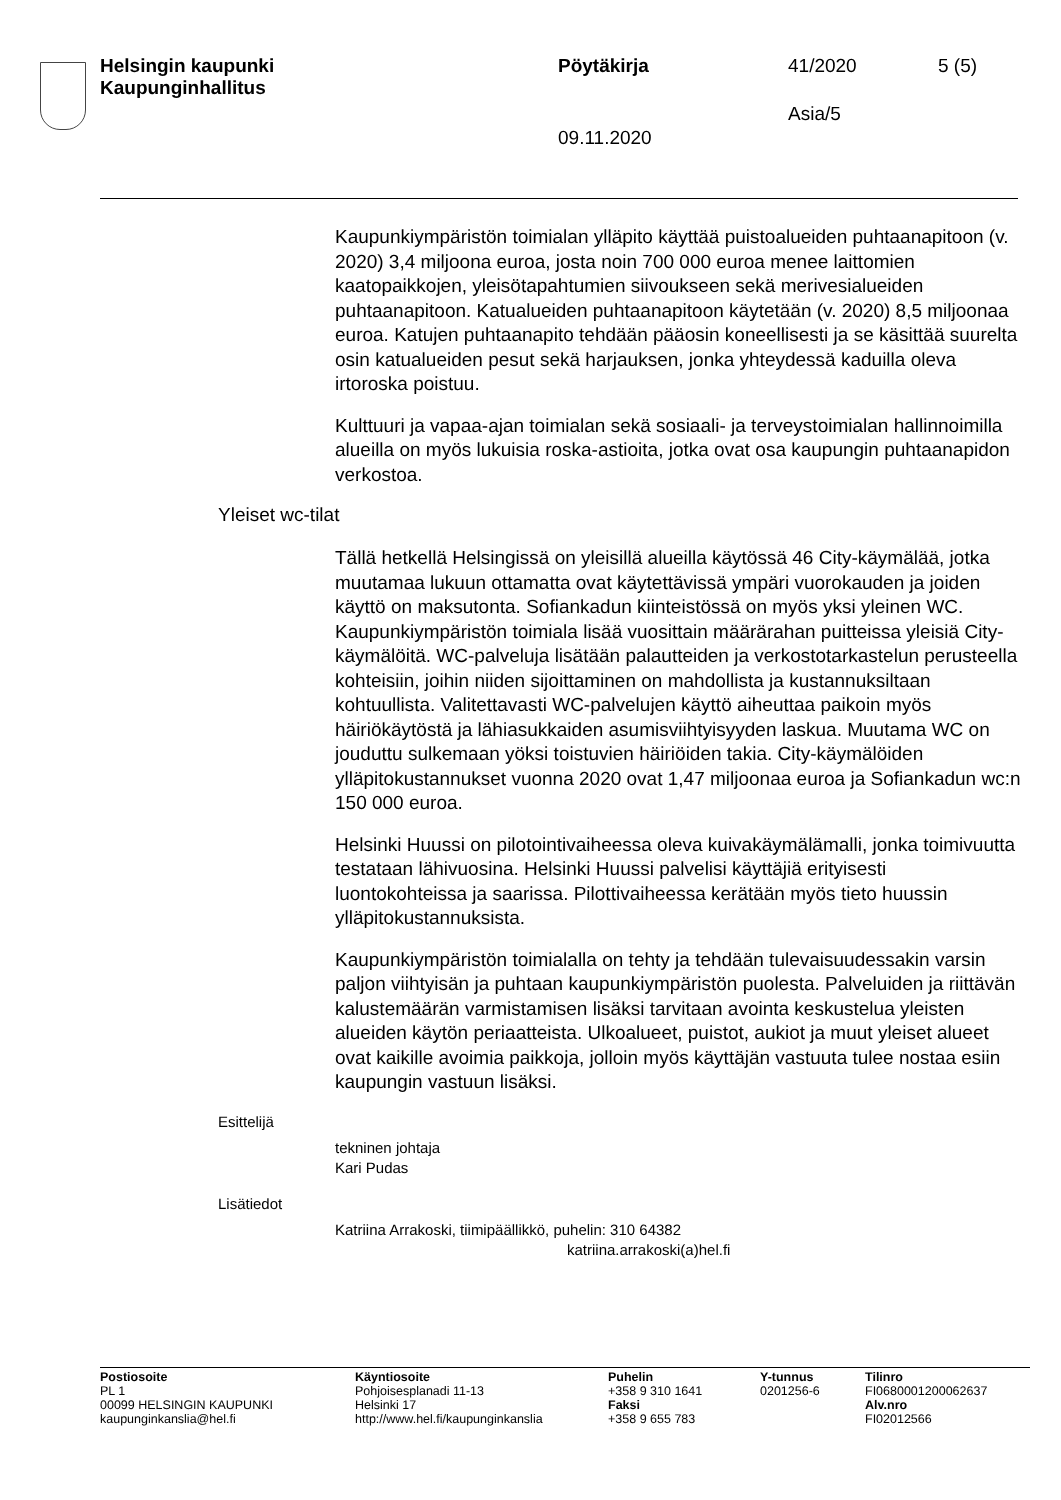Helsingin kaupunki
Kaupunginhallitus
Pöytäkirja 41/2020 5 (5)
Asia/5
09.11.2020
Kaupunkiympäristön toimialan ylläpito käyttää puistoalueiden puhtaanapitoon (v. 2020) 3,4 miljoona euroa, josta noin 700 000 euroa menee laittomien kaatopaikkojen, yleisötapahtumien siivoukseen sekä merivesialueiden puhtaanapitoon. Katualueiden puhtaanapitoon käytetään (v. 2020) 8,5 miljoonaa euroa. Katujen puhtaanapito tehdään pääosin koneellisesti ja se käsittää suurelta osin katualueiden pesut sekä harjauksen, jonka yhteydessä kaduilla oleva irtoroska poistuu.
Kulttuuri ja vapaa-ajan toimialan sekä sosiaali- ja terveystoimialan hallinnoimilla alueilla on myös lukuisia roska-astioita, jotka ovat osa kaupungin puhtaanapidon verkostoa.
Yleiset wc-tilat
Tällä hetkellä Helsingissä on yleisillä alueilla käytössä 46 City-käymälää, jotka muutamaa lukuun ottamatta ovat käytettävissä ympäri vuorokauden ja joiden käyttö on maksutonta. Sofiankadun kiinteistössä on myös yksi yleinen WC. Kaupunkiympäristön toimiala lisää vuosittain määrärahan puitteissa yleisiä City-käymälöitä. WC-palveluja lisätään palautteiden ja verkostotarkastelun perusteella kohteisiin, joihin niiden sijoittaminen on mahdollista ja kustannuksiltaan kohtuullista. Valitettavasti WC-palvelujen käyttö aiheuttaa paikoin myös häiriökäytöstä ja lähiasukkaiden asumisviihtyisyyden laskua. Muutama WC on jouduttu sulkemaan yöksi toistuvien häiriöiden takia. City-käymälöiden ylläpitokustannukset vuonna 2020 ovat 1,47 miljoonaa euroa ja Sofiankadun wc:n 150 000 euroa.
Helsinki Huussi on pilotointivaiheessa oleva kuivakäymälämalli, jonka toimivuutta testataan lähivuosina. Helsinki Huussi palvelisi käyttäjiä erityisesti luontokohteissa ja saarissa. Pilottivaiheessa kerätään myös tieto huussin ylläpitokustannuksista.
Kaupunkiympäristön toimialalla on tehty ja tehdään tulevaisuudessakin varsin paljon viihtyisän ja puhtaan kaupunkiympäristön puolesta. Palveluiden ja riittävän kalustemäärän varmistamisen lisäksi tarvitaan avointa keskustelua yleisten alueiden käytön periaatteista. Ulkoalueet, puistot, aukiot ja muut yleiset alueet ovat kaikille avoimia paikkoja, jolloin myös käyttäjän vastuuta tulee nostaa esiin kaupungin vastuun lisäksi.
Esittelijä
tekninen johtaja
Kari Pudas
Lisätiedot
Katriina Arrakoski, tiimipäällikkö, puhelin: 310 64382
katriina.arrakoski(a)hel.fi
Postiosoite
PL 1
00099 HELSINGIN KAUPUNKI
kaupunginkanslia@hel.fi
Käyntiosoite
Pohjoisesplanadi 11-13
Helsinki 17
http://www.hel.fi/kaupunginkanslia
Puhelin
+358 9 310 1641
Faksi
+358 9 655 783
Y-tunnus
0201256-6
Tilinro
FI0680001200062637
Alv.nro
FI02012566